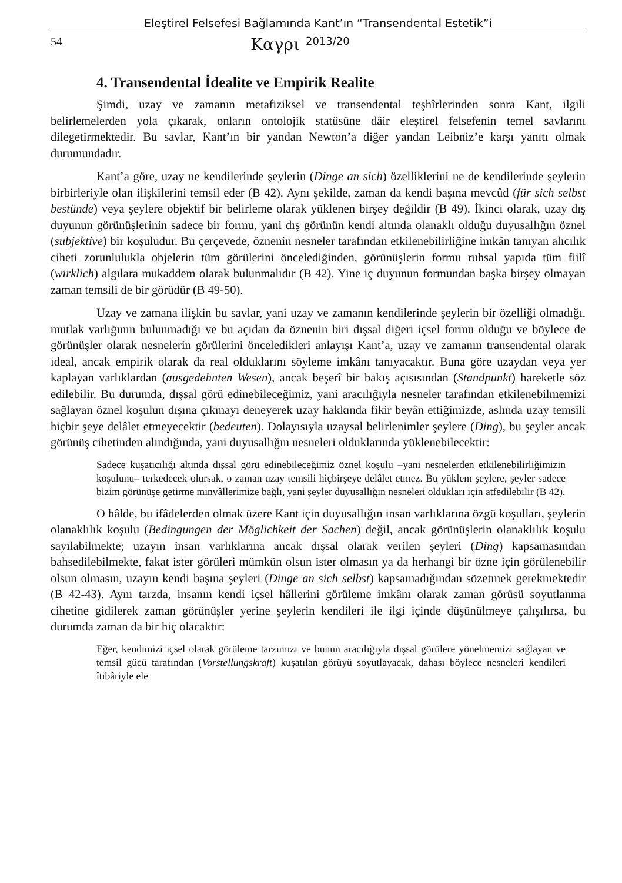Eleştirel Felsefesi Bağlamında Kant’ın “Transendental Estetik”i
54 Καγρι 2013/20
4. Transendental İdealite ve Empirik Realite
Şimdi, uzay ve zamanın metafiziksel ve transendental teşhîrlerinden sonra Kant, ilgili belirlemelerden yola çıkarak, onların ontolojik statüsüne dâir eleştirel felsefenin temel savlarını dilegetirmektedir. Bu savlar, Kant’ın bir yandan Newton’a diğer yandan Leibniz’e karşı yanıtı olmak durumundadır.
Kant’a göre, uzay ne kendilerinde şeylerin (Dinge an sich) özelliklerini ne de kendilerinde şeylerin birbirleriyle olan ilişkilerini temsil eder (B 42). Aynı şekilde, zaman da kendi başına mevcûd (für sich selbst bestünde) veya şeylere objektif bir belirleme olarak yüklenen birşey değildir (B 49). İkinci olarak, uzay dış duyunun görünüşlerinin sadece bir formu, yani dış görünün kendi altında olanaklı olduğu duyusallığın öznel (subjektive) bir koşuludur. Bu çerçevede, öznenin nesneler tarafından etkilenebilirliğine imkân tanıyan alıcılık ciheti zorunlulukla objelerin tüm görülerini öncelediğinden, görünüşlerin formu ruhsal yapıda tüm fiilî (wirklich) algılara mukaddem olarak bulunmalıdır (B 42). Yine iç duyunun formundan başka birşey olmayan zaman temsili de bir görüdür (B 49-50).
Uzay ve zamana ilişkin bu savlar, yani uzay ve zamanın kendilerinde şeylerin bir özelliği olmadığı, mutlak varlığının bulunmadığı ve bu açıdan da öznenin biri dışsal diğeri içsel formu olduğu ve böylece de görünüşler olarak nesnelerin görülerini önceledikleri anlayışı Kant’a, uzay ve zamanın transendental olarak ideal, ancak empirik olarak da real olduklarını söyleme imkânı tanıyacaktır. Buna göre uzaydan veya yer kaplayan varlıklardan (ausgedehnten Wesen), ancak beşerî bir bakış açısısından (Standpunkt) hareketle söz edilebilir. Bu durumda, dışsal görü edinebileceğimiz, yani aracılığıyla nesneler tarafından etkilenebilmemizi sağlayan öznel koşulun dışına çıkmayı deneyerek uzay hakkında fikir beyân ettiğimizde, aslında uzay temsili hiçbir şeye delâlet etmeyecektir (bedeuten). Dolayısıyla uzaysal belirlenimler şeylere (Ding), bu şeyler ancak görünüş cihetinden alındığında, yani duyusallığın nesneleri olduklarında yüklenebilecektir:
Sadece kuşatıcılığı altında dışsal görü edinebileceğimiz öznel koşulu –yani nesnelerden etkilenebilirliğimizin koşulunu– terkedecek olursak, o zaman uzay temsili hiçbirşeye delâlet etmez. Bu yüklem şeylere, şeyler sadece bizim görünüşe getirme minvâllerimize bağlı, yani şeyler duyusallığın nesneleri oldukları için atfedilebilir (B 42).
O hâlde, bu ifâdelerden olmak üzere Kant için duyusallığın insan varlıklarına özgü koşulları, şeylerin olanaklılık koşulu (Bedingungen der Möglichkeit der Sachen) değil, ancak görünüşlerin olanaklılık koşulu sayılabilmekte; uzayın insan varlıklarına ancak dışsal olarak verilen şeyleri (Ding) kapsamasından bahsedilebilmekte, fakat ister görüleri mümkün olsun ister olmasın ya da herhangi bir özne için görülenebilir olsun olmasın, uzayın kendi başına şeyleri (Dinge an sich selbst) kapsamadığından sözetmek gerekmektedir (B 42-43). Aynı tarzda, insanın kendi içsel hâllerini görüleme imkânı olarak zaman görüsü soyutlanma cihetine gidilerek zaman görünüşler yerine şeylerin kendileri ile ilgi içinde düşünülmeye çalışılırsa, bu durumda zaman da bir hiç olacaktır:
Eğer, kendimizi içsel olarak görüleme tarzımızı ve bunun aracılığıyla dışsal görülere yönelmemizi sağlayan ve temsil gücü tarafından (Vorstellungskraft) kuşatılan görüyü soyutlayacak, dahası böylece nesneleri kendileri îtibâriyle ele